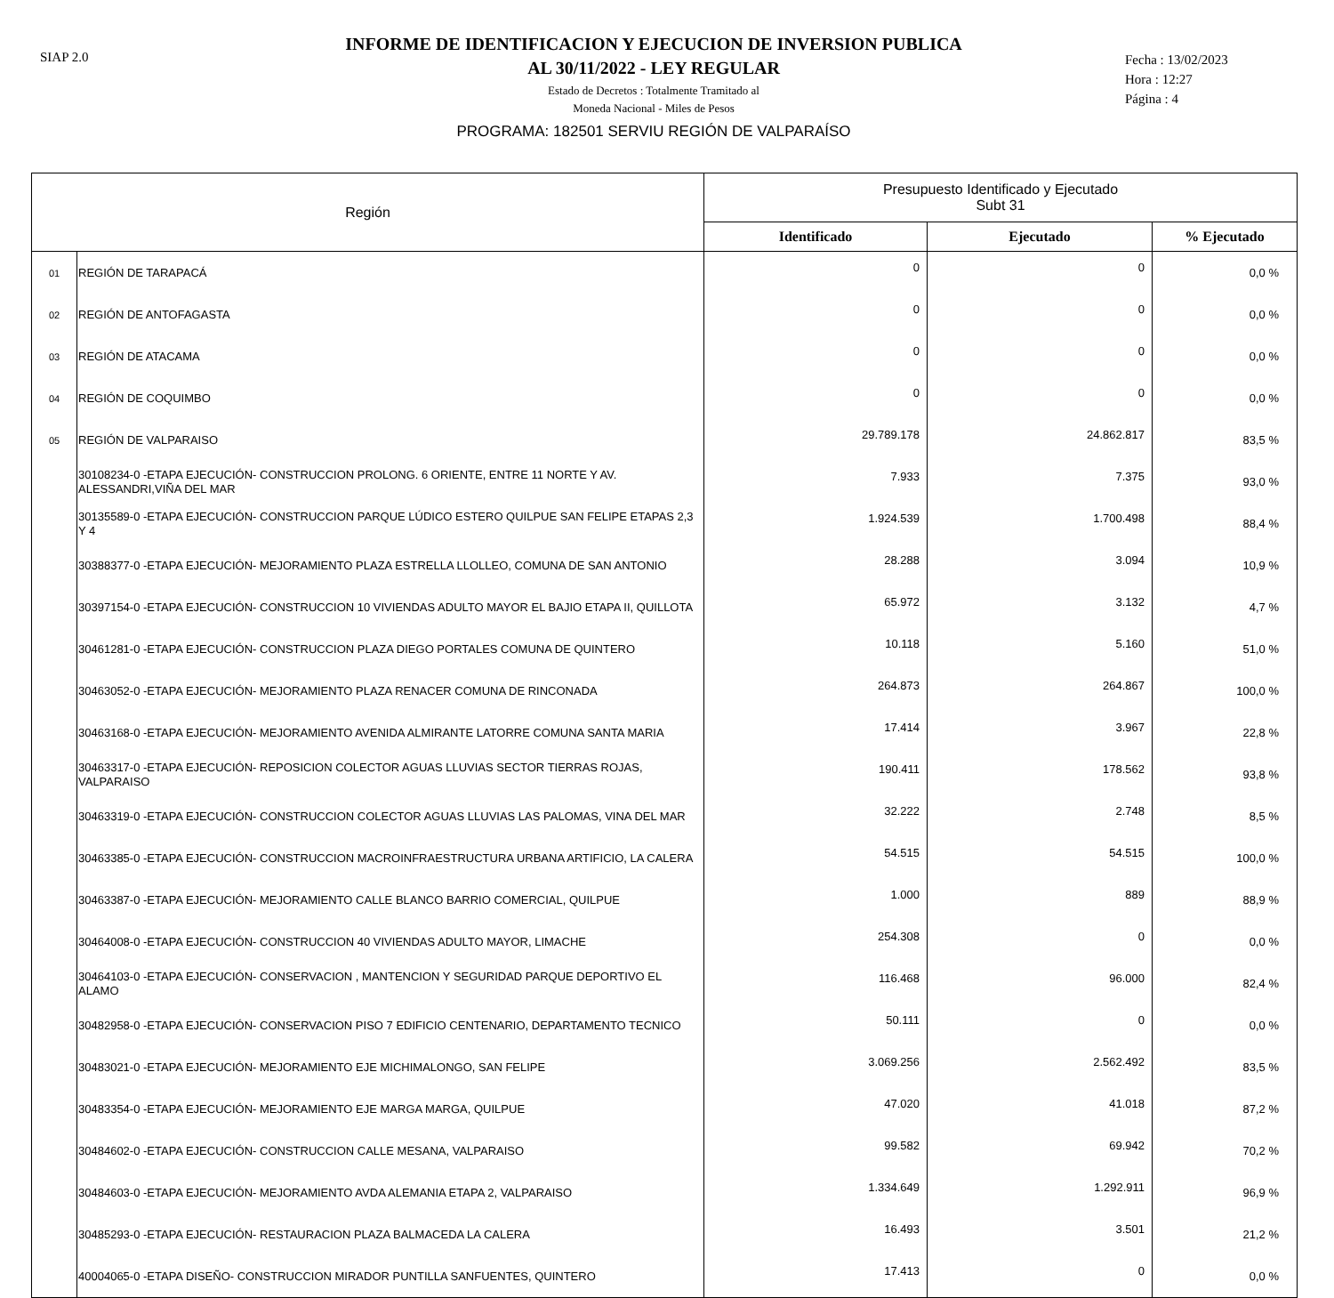SIAP 2.0
INFORME DE IDENTIFICACION Y EJECUCION DE INVERSION PUBLICA
AL 30/11/2022 - LEY REGULAR
Estado de Decretos : Totalmente Tramitado al
Moneda Nacional - Miles de Pesos
PROGRAMA: 182501 SERVIU REGIÓN DE VALPARAÍSO
Fecha : 13/02/2023
Hora : 12:27
Página : 4
| Región | | Presupuesto Identificado y Ejecutado Subt 31 | | |
| --- | --- | --- | --- | --- |
| | | Identificado | Ejecutado | % Ejecutado |
| 01 | REGIÓN DE TARAPACÁ | 0 | 0 | 0,0 % |
| 02 | REGIÓN DE ANTOFAGASTA | 0 | 0 | 0,0 % |
| 03 | REGIÓN DE ATACAMA | 0 | 0 | 0,0 % |
| 04 | REGIÓN DE COQUIMBO | 0 | 0 | 0,0 % |
| 05 | REGIÓN DE VALPARAISO | 29.789.178 | 24.862.817 | 83,5 % |
| | 30108234-0 -ETAPA EJECUCIÓN- CONSTRUCCION PROLONG. 6 ORIENTE, ENTRE 11 NORTE Y AV. ALESSANDRI,VIÑA DEL MAR | 7.933 | 7.375 | 93,0 % |
| | 30135589-0 -ETAPA EJECUCIÓN- CONSTRUCCION PARQUE LÚDICO ESTERO QUILPUE SAN FELIPE ETAPAS 2,3 Y 4 | 1.924.539 | 1.700.498 | 88,4 % |
| | 30388377-0 -ETAPA EJECUCIÓN- MEJORAMIENTO PLAZA ESTRELLA LLOLLEO, COMUNA DE SAN ANTONIO | 28.288 | 3.094 | 10,9 % |
| | 30397154-0 -ETAPA EJECUCIÓN- CONSTRUCCION 10 VIVIENDAS ADULTO MAYOR EL BAJIO ETAPA II, QUILLOTA | 65.972 | 3.132 | 4,7 % |
| | 30461281-0 -ETAPA EJECUCIÓN- CONSTRUCCION PLAZA DIEGO PORTALES COMUNA DE QUINTERO | 10.118 | 5.160 | 51,0 % |
| | 30463052-0 -ETAPA EJECUCIÓN- MEJORAMIENTO PLAZA RENACER COMUNA DE RINCONADA | 264.873 | 264.867 | 100,0 % |
| | 30463168-0 -ETAPA EJECUCIÓN- MEJORAMIENTO AVENIDA ALMIRANTE LATORRE COMUNA SANTA MARIA | 17.414 | 3.967 | 22,8 % |
| | 30463317-0 -ETAPA EJECUCIÓN- REPOSICION COLECTOR AGUAS LLUVIAS SECTOR TIERRAS ROJAS, VALPARAISO | 190.411 | 178.562 | 93,8 % |
| | 30463319-0 -ETAPA EJECUCIÓN- CONSTRUCCION COLECTOR AGUAS LLUVIAS LAS PALOMAS, VINA DEL MAR | 32.222 | 2.748 | 8,5 % |
| | 30463385-0 -ETAPA EJECUCIÓN- CONSTRUCCION MACROINFRAESTRUCTURA URBANA ARTIFICIO, LA CALERA | 54.515 | 54.515 | 100,0 % |
| | 30463387-0 -ETAPA EJECUCIÓN- MEJORAMIENTO CALLE BLANCO BARRIO COMERCIAL, QUILPUE | 1.000 | 889 | 88,9 % |
| | 30464008-0 -ETAPA EJECUCIÓN- CONSTRUCCION 40 VIVIENDAS ADULTO MAYOR, LIMACHE | 254.308 | 0 | 0,0 % |
| | 30464103-0 -ETAPA EJECUCIÓN- CONSERVACION , MANTENCION Y SEGURIDAD PARQUE DEPORTIVO EL ALAMO | 116.468 | 96.000 | 82,4 % |
| | 30482958-0 -ETAPA EJECUCIÓN- CONSERVACION PISO 7 EDIFICIO CENTENARIO, DEPARTAMENTO TECNICO | 50.111 | 0 | 0,0 % |
| | 30483021-0 -ETAPA EJECUCIÓN- MEJORAMIENTO EJE MICHIMALONGO, SAN FELIPE | 3.069.256 | 2.562.492 | 83,5 % |
| | 30483354-0 -ETAPA EJECUCIÓN- MEJORAMIENTO EJE MARGA MARGA, QUILPUE | 47.020 | 41.018 | 87,2 % |
| | 30484602-0 -ETAPA EJECUCIÓN- CONSTRUCCION CALLE MESANA, VALPARAISO | 99.582 | 69.942 | 70,2 % |
| | 30484603-0 -ETAPA EJECUCIÓN- MEJORAMIENTO AVDA ALEMANIA ETAPA 2, VALPARAISO | 1.334.649 | 1.292.911 | 96,9 % |
| | 30485293-0 -ETAPA EJECUCIÓN- RESTAURACION PLAZA BALMACEDA LA CALERA | 16.493 | 3.501 | 21,2 % |
| | 40004065-0 -ETAPA DISEÑO- CONSTRUCCION MIRADOR PUNTILLA SANFUENTES, QUINTERO | 17.413 | 0 | 0,0 % |